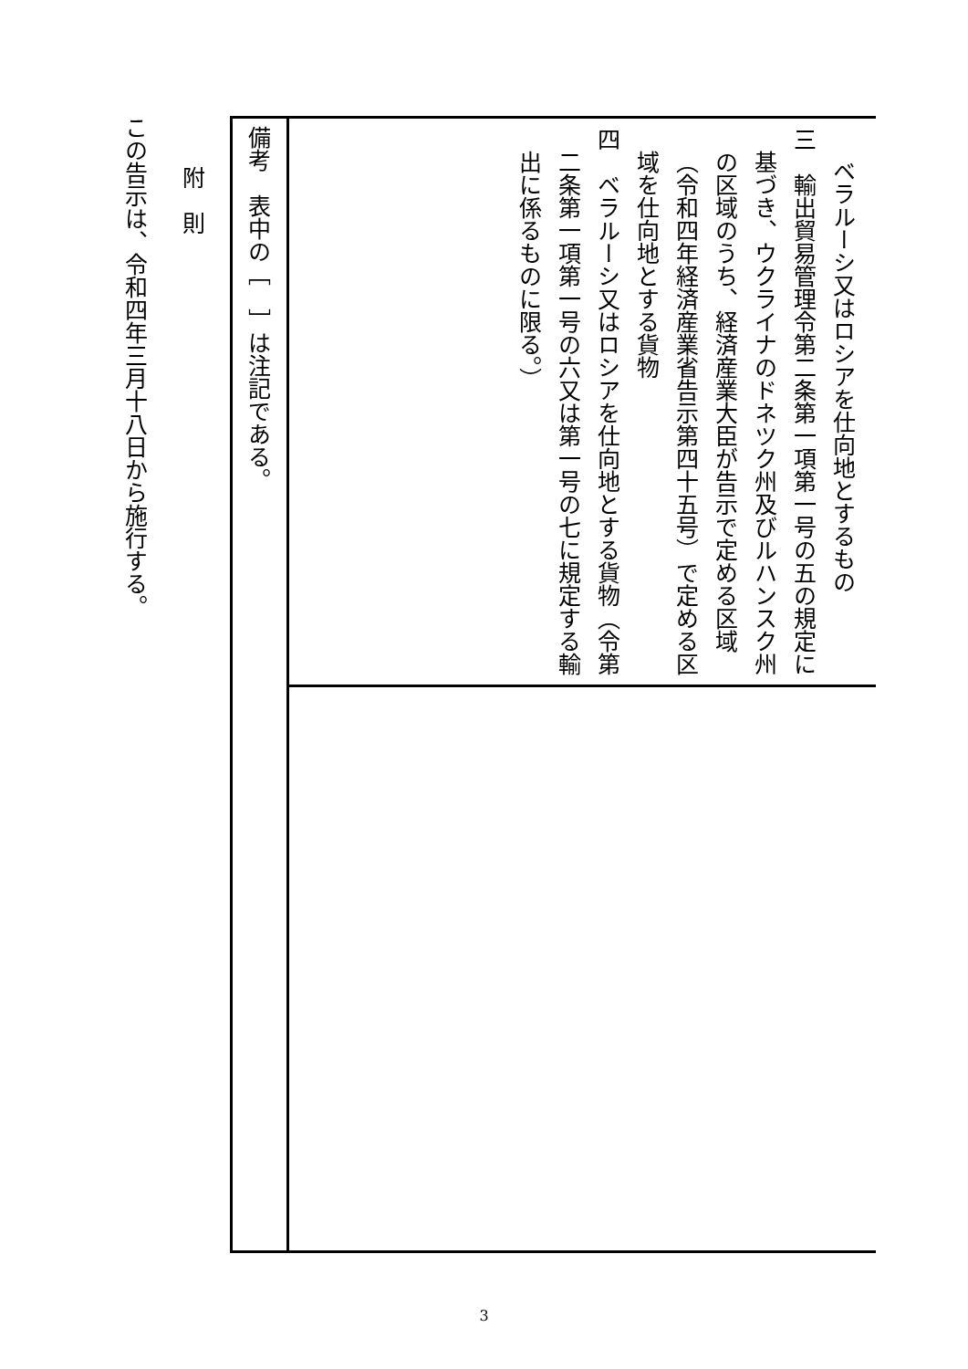ベラルーシ又はロシアを仕向地とするもの
三　輸出貿易管理令第二条第一項第一号の五の規定に基づき、ウクライナのドネツク州及びルハンスク州の区域のうち、経済産業大臣が告示で定める区域（令和四年経済産業省告示第四十五号）で定める区域を仕向地とする貨物
四　ベラルーシ又はロシアを仕向地とする貨物（令第二条第一項第一号の六又は第一号の七に規定する輸出に係るものに限る。）
備考　表中の［　］は注記である。
附　則
この告示は、令和四年三月十八日から施行する。
3